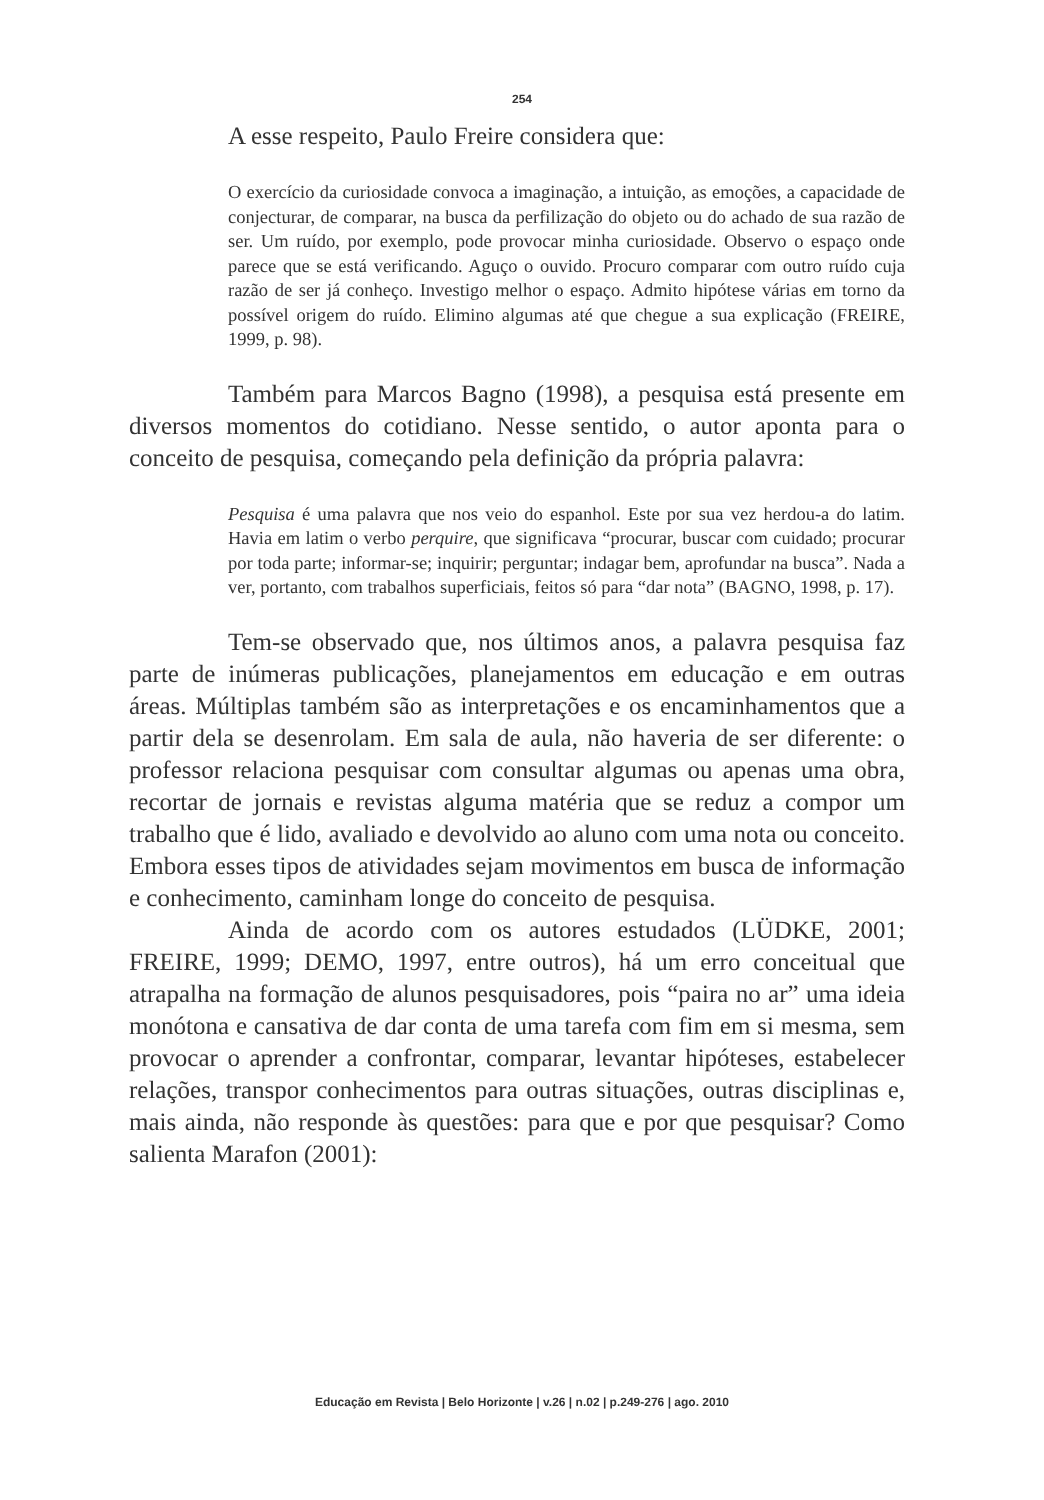254
A esse respeito, Paulo Freire considera que:
O exercício da curiosidade convoca a imaginação, a intuição, as emoções, a capacidade de conjecturar, de comparar, na busca da perfilização do objeto ou do achado de sua razão de ser. Um ruído, por exemplo, pode provocar minha curiosidade. Observo o espaço onde parece que se está verificando. Aguço o ouvido. Procuro comparar com outro ruído cuja razão de ser já conheço. Investigo melhor o espaço. Admito hipótese várias em torno da possível origem do ruído. Elimino algumas até que chegue a sua explicação (FREIRE, 1999, p. 98).
Também para Marcos Bagno (1998), a pesquisa está presente em diversos momentos do cotidiano. Nesse sentido, o autor aponta para o conceito de pesquisa, começando pela definição da própria palavra:
Pesquisa é uma palavra que nos veio do espanhol. Este por sua vez herdou-a do latim. Havia em latim o verbo perquire, que significava “procurar, buscar com cuidado; procurar por toda parte; informar-se; inquirir; perguntar; indagar bem, aprofundar na busca”. Nada a ver, portanto, com trabalhos superficiais, feitos só para “dar nota” (BAGNO, 1998, p. 17).
Tem-se observado que, nos últimos anos, a palavra pesquisa faz parte de inúmeras publicações, planejamentos em educação e em outras áreas. Múltiplas também são as interpretações e os encaminhamentos que a partir dela se desenrolam. Em sala de aula, não haveria de ser diferente: o professor relaciona pesquisar com consultar algumas ou apenas uma obra, recortar de jornais e revistas alguma matéria que se reduz a compor um trabalho que é lido, avaliado e devolvido ao aluno com uma nota ou conceito. Embora esses tipos de atividades sejam movimentos em busca de informação e conhecimento, caminham longe do conceito de pesquisa.
Ainda de acordo com os autores estudados (LÜDKE, 2001; FREIRE, 1999; DEMO, 1997, entre outros), há um erro conceitual que atrapalha na formação de alunos pesquisadores, pois “paira no ar” uma ideia monótona e cansativa de dar conta de uma tarefa com fim em si mesma, sem provocar o aprender a confrontar, comparar, levantar hipóteses, estabelecer relações, transpor conhecimentos para outras situações, outras disciplinas e, mais ainda, não responde às questões: para que e por que pesquisar? Como salienta Marafon (2001):
Educação em Revista | Belo Horizonte | v.26 | n.02 | p.249-276 | ago. 2010